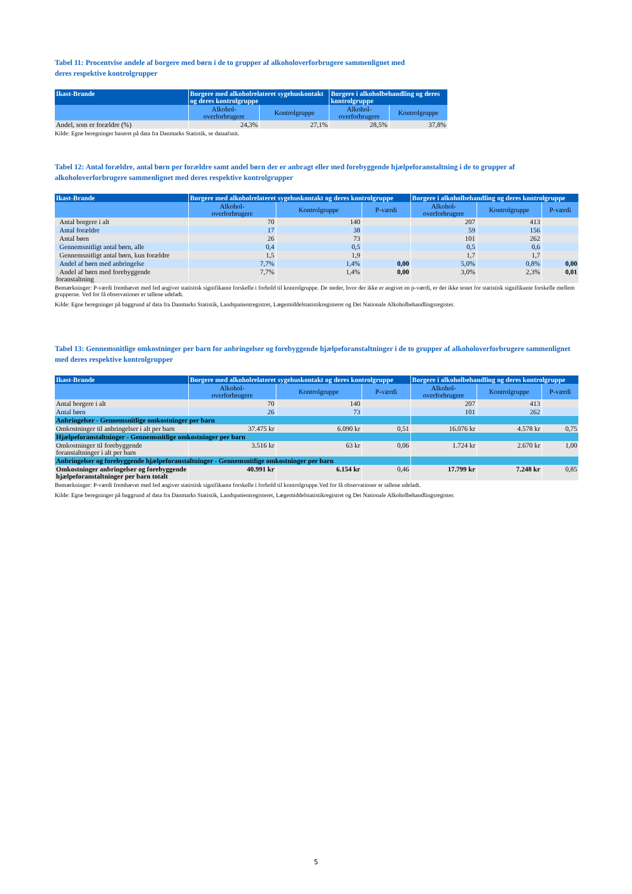Tabel 11: Procentvise andele af borgere med børn i de to grupper af alkoholoverforbrugere sammenlignet med
deres respektive kontrolgrupper
| Ikast-Brande | Borgere med alkoholrelateret sygehuskontakt og deres kontrolgruppe | | Borgere i alkoholbehandling og deres kontrolgruppe | |
| --- | --- | --- | --- | --- |
| | Alkohol- overforbrugere | Kontrolgruppe | Alkohol- overforbrugere | Kontrolgruppe |
| Andel, som er forældre (%) | 24,3% | 27,1% | 28,5% | 37,8% |
Kilde: Egne beregninger baseret på data fra Danmarks Statistik, se dataafsnit.
Tabel 12: Antal forældre, antal børn per forældre samt andel børn der er anbragt eller med forebyggende hjælpeforanstaltning i de to grupper af alkoholoverforbrugere sammenlignet med deres respektive kontrolgrupper
| Ikast-Brande | Borgere med alkoholrelateret sygehuskontakt og deres kontrolgruppe | | | Borgere i alkoholbehandling og deres kontrolgruppe | | |
| --- | --- | --- | --- | --- | --- | --- |
| | Alkohol- overforbrugere | Kontrolgruppe | P-værdi | Alkohol- overforbrugere | Kontrolgruppe | P-værdi |
| Antal borgere i alt | 70 | 140 | | 207 | 413 | |
| Antal forældre | 17 | 38 | | 59 | 156 | |
| Antal børn | 26 | 73 | | 101 | 262 | |
| Gennemsnitligt antal børn, alle | 0,4 | 0,5 | | 0,5 | 0,6 | |
| Gennemsnitligt antal børn, kun forældre | 1,5 | 1,9 | | 1,7 | 1,7 | |
| Andel af børn med anbringelse | 7,7% | 1,4% | 0,00 | 5,0% | 0,8% | 0,00 |
| Andel af børn med forebyggende foranstaltning | 7,7% | 1,4% | 0,00 | 3,0% | 2,3% | 0,01 |
Bemærkninger: P-værdi fremhævet med fed angiver statistisk signifikante forskelle i forhold til kontrolgruppe. De steder, hvor der ikke er angivet en p-værdi, er der ikke testet for statistisk signifikante forskelle mellem grupperne. Ved for få observationer er tallene udeladt.
Kilde: Egne beregninger på baggrund af data fra Danmarks Statistik, Landspatientregistret, Lægemiddelstatistikregisteret og Det Nationale Alkoholbehandlingsregister.
Tabel 13: Gennemsnitlige omkostninger per barn for anbringelser og forebyggende hjælpeforanstaltninger i de to grupper af alkoholoverforbrugere sammenlignet med deres respektive kontrolgrupper
| Ikast-Brande | Borgere med alkoholrelateret sygehuskontakt og deres kontrolgruppe | | | Borgere i alkoholbehandling og deres kontrolgruppe | | |
| --- | --- | --- | --- | --- | --- | --- |
| | Alkohol- overforbrugere | Kontrolgruppe | P-værdi | Alkohol- overforbrugere | Kontrolgruppe | P-værdi |
| Antal borgere i alt | 70 | 140 | | 207 | 413 | |
| Antal børn | 26 | 73 | | 101 | 262 | |
| Anbringelser - Gennemsnitlige omkostninger per barn | | | | | | |
| Omkostninger til anbringelser i alt per barn | 37.475 kr | 6.090 kr | 0,51 | 16.076 kr | 4.578 kr | 0,75 |
| Hjælpeforanstaltninger - Gennemsnitlige omkostninger per barn | | | | | | |
| Omkostninger til forebyggende foranstaltninger i alt per barn | 3.516 kr | 63 kr | 0,06 | 1.724 kr | 2.670 kr | 1,00 |
| Anbringelser og forebyggende hjælpeforanstaltninger - Gennemsnitlige omkostninger per barn | | | | | | |
| Omkostninger anbringelser og forebyggende hjælpeforanstaltninger per barn totalt | 40.991 kr | 6.154 kr | 0,46 | 17.799 kr | 7.248 kr | 0,85 |
Bemærkninger: P-værdi fremhævet med fed angiver statistisk signifikante forskelle i forhold til kontrolgruppe.Ved for få observationer er tallene udeladt.
Kilde: Egne beregninger på baggrund af data fra Danmarks Statistik, Landspatientregisteret, Lægemiddelstatistikregistret og Det Nationale Alkoholbehandlingsregister.
5